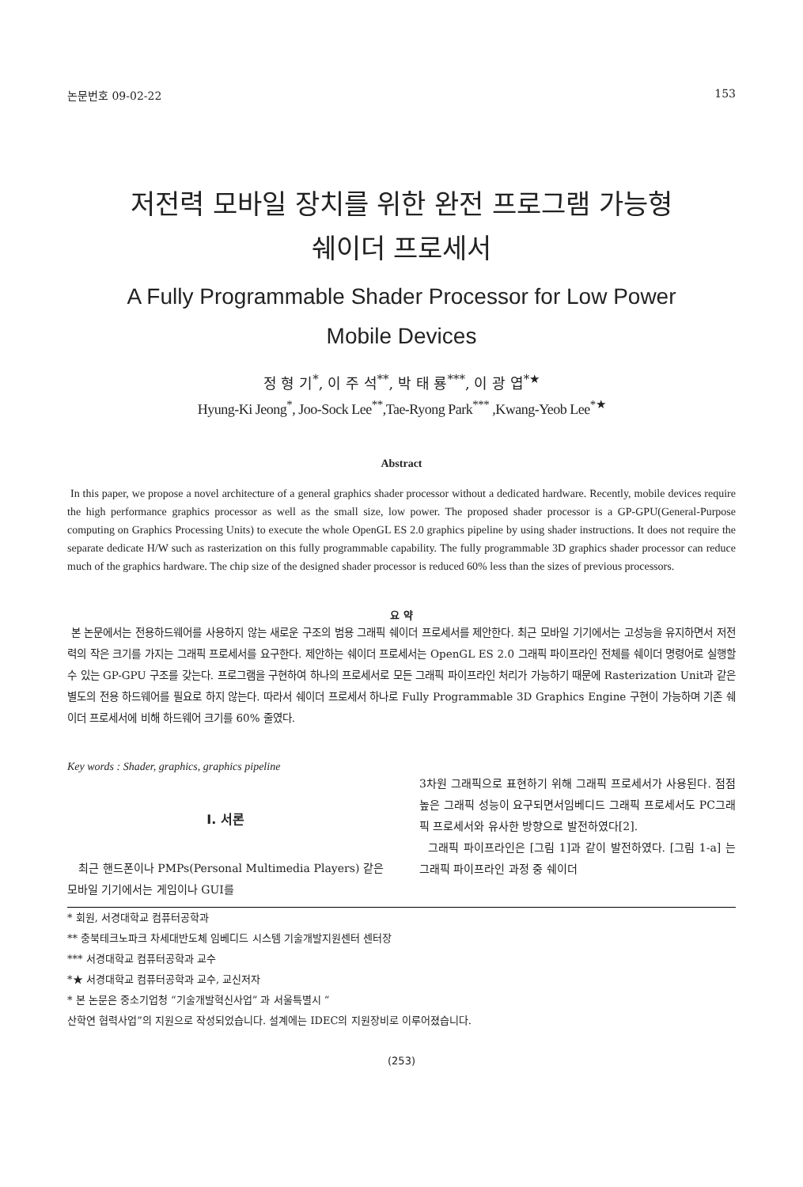논문번호 09-02-22 153
저전력 모바일 장치를 위한 완전 프로그램 가능형
쉐이더 프로세서
A Fully Programmable Shader Processor for Low Power
Mobile Devices
정 형 기<sup>*</sup>, 이 주 석<sup>**</sup>, 박 태 룡<sup>***</sup>, 이 광 엽<sup>*★</sup>
Hyung-Ki Jeong<sup>*</sup>, Joo-Sock Lee<sup>**</sup>,Tae-Ryong Park<sup>***</sup> ,Kwang-Yeob Lee<sup>*★</sup>
Abstract
In this paper, we propose a novel architecture of a general graphics shader processor without a dedicated hardware. Recently, mobile devices require the high performance graphics processor as well as the small size, low power. The proposed shader processor is a GP-GPU(General-Purpose computing on Graphics Processing Units) to execute the whole OpenGL ES 2.0 graphics pipeline by using shader instructions. It does not require the separate dedicate H/W such as rasterization on this fully programmable capability. The fully programmable 3D graphics shader processor can reduce much of the graphics hardware. The chip size of the designed shader processor is reduced 60% less than the sizes of previous processors.
요 약
본 논문에서는 전용하드웨어를 사용하지 않는 새로운 구조의 범용 그래픽 쉐이더 프로세서를 제안한다. 최근 모바일 기기에서는 고성능을 유지하면서 저전력의 작은 크기를 가지는 그래픽 프로세서를 요구한다. 제안하는 쉐이더 프로세서는 OpenGL ES 2.0 그래픽 파이프라인 전체를 쉐이더 명령어로 실행할 수 있는 GP-GPU 구조를 갖는다. 프로그램을 구현하여 하나의 프로세서로 모든 그래픽 파이프라인 처리가 가능하기 때문에 Rasterization Unit과 같은 별도의 전용 하드웨어를 필요로 하지 않는다. 따라서 쉐이더 프로세서 하나로 Fully Programmable 3D Graphics Engine 구현이 가능하며 기존 쉐이더 프로세서에 비해 하드웨어 크기를 60% 줄였다.
Key words : Shader, graphics, graphics pipeline
Ⅰ. 서론
최근 핸드폰이나 PMPs(Personal Multimedia Players) 같은 모바일 기기에서는 게임이나 GUI를
3차원 그래픽으로 표현하기 위해 그래픽 프로세서가 사용된다. 점점 높은 그래픽 성능이 요구되면서임베디드 그래픽 프로세서도 PC그래픽 프로세서와 유사한 방향으로 발전하였다[2].
그래픽 파이프라인은 [그림 1]과 같이 발전하였다. [그림 1-a] 는 그래픽 파이프라인 과정 중 쉐이더
* 회원, 서경대학교 컴퓨터공학과
** 충북테크노파크 차세대반도체 임베디드 시스템 기술개발지원센터 센터장
*** 서경대학교 컴퓨터공학과 교수
*★ 서경대학교 컴퓨터공학과 교수, 교신저자
* 본 논문은 중소기업청 “기술개발혁신사업” 과 서울특별시 “
산학연 협력사업”의 지원으로 작성되었습니다. 설계에는 IDEC의 지원장비로 이루어졌습니다.
(253)